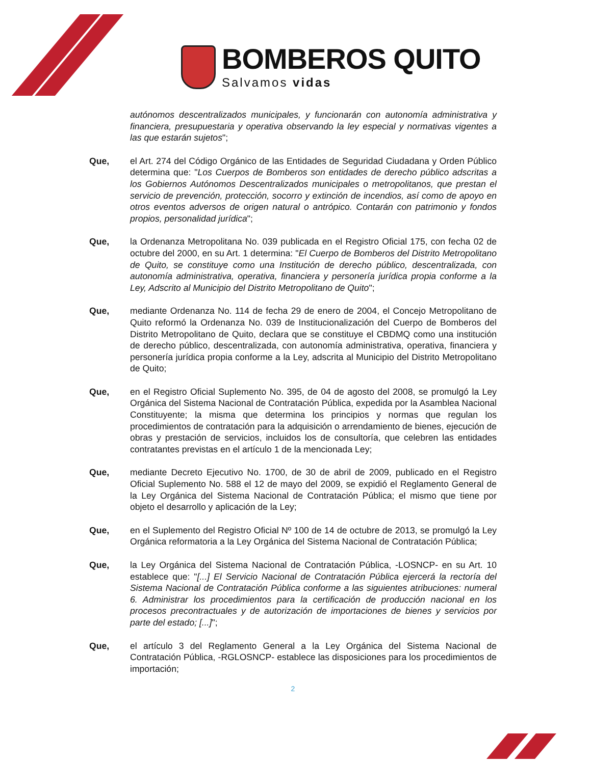BOMBEROS QUITO
Salvamos vidas
autónomos descentralizados municipales, y funcionarán con autonomía administrativa y financiera, presupuestaria y operativa observando la ley especial y normativas vigentes a las que estarán sujetos";
Que, el Art. 274 del Código Orgánico de las Entidades de Seguridad Ciudadana y Orden Público determina que: "Los Cuerpos de Bomberos son entidades de derecho público adscritas a los Gobiernos Autónomos Descentralizados municipales o metropolitanos, que prestan el servicio de prevención, protección, socorro y extinción de incendios, así como de apoyo en otros eventos adversos de origen natural o antrópico. Contarán con patrimonio y fondos propios, personalidad jurídica";
Que, la Ordenanza Metropolitana No. 039 publicada en el Registro Oficial 175, con fecha 02 de octubre del 2000, en su Art. 1 determina: "El Cuerpo de Bomberos del Distrito Metropolitano de Quito, se constituye como una Institución de derecho público, descentralizada, con autonomía administrativa, operativa, financiera y personería jurídica propia conforme a la Ley, Adscrito al Municipio del Distrito Metropolitano de Quito";
Que, mediante Ordenanza No. 114 de fecha 29 de enero de 2004, el Concejo Metropolitano de Quito reformó la Ordenanza No. 039 de Institucionalización del Cuerpo de Bomberos del Distrito Metropolitano de Quito, declara que se constituye el CBDMQ como una institución de derecho público, descentralizada, con autonomía administrativa, operativa, financiera y personería jurídica propia conforme a la Ley, adscrita al Municipio del Distrito Metropolitano de Quito;
Que, en el Registro Oficial Suplemento No. 395, de 04 de agosto del 2008, se promulgó la Ley Orgánica del Sistema Nacional de Contratación Pública, expedida por la Asamblea Nacional Constituyente; la misma que determina los principios y normas que regulan los procedimientos de contratación para la adquisición o arrendamiento de bienes, ejecución de obras y prestación de servicios, incluidos los de consultoría, que celebren las entidades contratantes previstas en el artículo 1 de la mencionada Ley;
Que, mediante Decreto Ejecutivo No. 1700, de 30 de abril de 2009, publicado en el Registro Oficial Suplemento No. 588 el 12 de mayo del 2009, se expidió el Reglamento General de la Ley Orgánica del Sistema Nacional de Contratación Pública; el mismo que tiene por objeto el desarrollo y aplicación de la Ley;
Que, en el Suplemento del Registro Oficial Nº 100 de 14 de octubre de 2013, se promulgó la Ley Orgánica reformatoria a la Ley Orgánica del Sistema Nacional de Contratación Pública;
Que, la Ley Orgánica del Sistema Nacional de Contratación Pública, -LOSNCP- en su Art. 10 establece que: "[...] El Servicio Nacional de Contratación Pública ejercerá la rectoría del Sistema Nacional de Contratación Pública conforme a las siguientes atribuciones: numeral 6. Administrar los procedimientos para la certificación de producción nacional en los procesos precontractuales y de autorización de importaciones de bienes y servicios por parte del estado; [...]";
Que, el artículo 3 del Reglamento General a la Ley Orgánica del Sistema Nacional de Contratación Pública, -RGLOSNCP- establece las disposiciones para los procedimientos de importación;
2